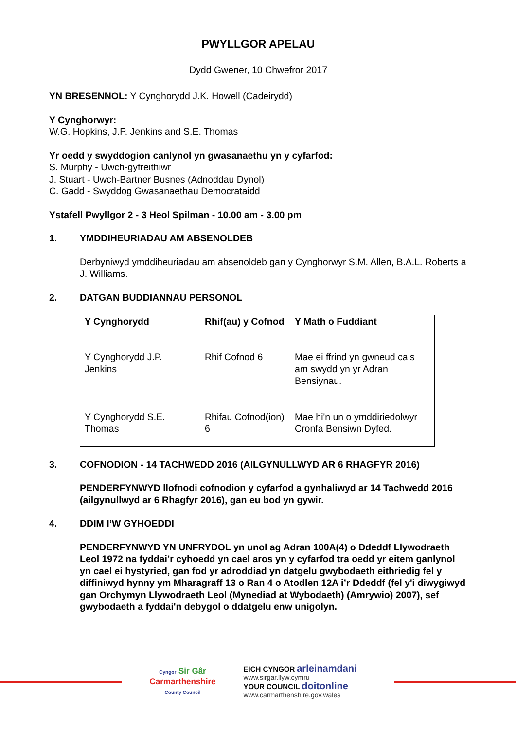PWYLLGOR APELAU
Dydd Gwener, 10 Chwefror 2017
YN BRESENNOL: Y Cynghorydd J.K. Howell (Cadeirydd)
Y Cynghorwyr:
W.G. Hopkins, J.P. Jenkins and S.E. Thomas
Yr oedd y swyddogion canlynol yn gwasanaethu yn y cyfarfod:
S. Murphy - Uwch-gyfreithiwr
J. Stuart - Uwch-Bartner Busnes (Adnoddau Dynol)
C. Gadd - Swyddog Gwasanaethau Democrataidd
Ystafell Pwyllgor 2 - 3 Heol Spilman - 10.00 am - 3.00 pm
1. YMDDIHEURIADAU AM ABSENOLDEB
Derbyniwyd ymddiheuriadau am absenoldeb gan y Cynghorwyr S.M. Allen, B.A.L. Roberts a J. Williams.
2. DATGAN BUDDIANNAU PERSONOL
| Y Cynghorydd | Rhif(au) y Cofnod | Y Math o Fuddiant |
| --- | --- | --- |
| Y Cynghorydd J.P. Jenkins | Rhif Cofnod 6 | Mae ei ffrind yn gwneud cais am swydd yn yr Adran Bensiynau. |
| Y Cynghorydd S.E. Thomas | Rhifau Cofnod(ion) 6 | Mae hi'n un o ymddiriedolwyr Cronfa Bensiwn Dyfed. |
3. COFNODION - 14 TACHWEDD 2016 (AILGYNULLWYD AR 6 RHAGFYR 2016)
PENDERFYNWYD llofnodi cofnodion y cyfarfod a gynhaliwyd ar 14 Tachwedd 2016 (ailgynullwyd ar 6 Rhagfyr 2016), gan eu bod yn gywir.
4. DDIM I’W GYHOEDDI
PENDERFYNWYD YN UNFRYDOL yn unol ag Adran 100A(4) o Ddeddf Llywodraeth Leol 1972 na fyddai’r cyhoedd yn cael aros yn y cyfarfod tra oedd yr eitem ganlynol yn cael ei hystyried, gan fod yr adroddiad yn datgelu gwybodaeth eithriedig fel y diffiniwyd hynny ym Mharagraff 13 o Ran 4 o Atodlen 12A i’r Ddeddf (fel y'i diwygiwyd gan Orchymyn Llywodraeth Leol (Mynediad at Wybodaeth) (Amrywio) 2007), sef gwybodaeth a fyddai'n debygol o ddatgelu enw unigolyn.
Cyngor Sir Gâr
Carmarthenshire
County Council
EICH CYNGOR arleinamdani
www.sirgar.llyw.cymru
YOUR COUNCIL doitonline
www.carmarthenshire.gov.wales